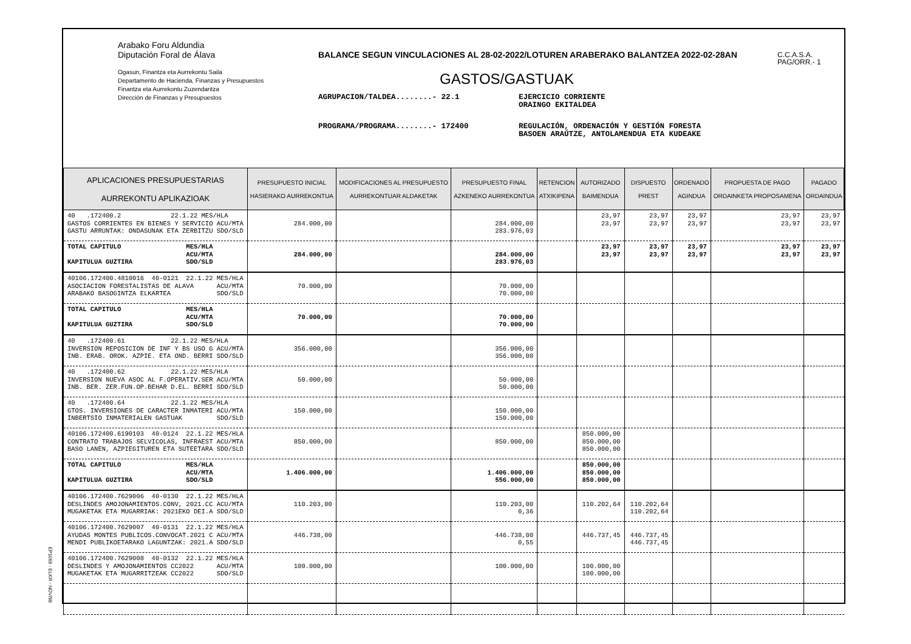Arabako Foru Aldundia
Diputación Foral de Álava
Ogasun, Finantza eta Aurrekontu Saila
Departamento de Hacienda, Finanzas y Presupuestos
Finantza eta Aurrekontu Zuzendaritza
Dirección de Finanzas y Presupuestos
BALANCE SEGUN VINCULACIONES AL 28-02-2022/LOTUREN ARABERAKO BALANTZEA 2022-02-28AN
GASTOS/GASTUAK
AGRUPACION/TALDEA........- 22.1 EJERCICIO CORRIENTE
ORAINGO EKITALDEA
PROGRAMA/PROGRAMA........- 172400 REGULACIÓN, ORDENACIÓN Y GESTIÓN FORESTA
BASOEN ARAÚTZE, ANTOLAMENDUA ETA KUDEAKE
C.C.A.S.A.
PAG/ORR.- 1
| APLICACIONES PRESUPUESTARIAS AURREKONTU APLIKAZIOAK | PRESUPUESTO INICIAL HASIERAKO AURREKONTUA | MODIFICACIONES AL PRESUPUESTO AURREKONTUAR ALDAKETAK | PRESUPUESTO FINAL AZKENEKO AURREKONTUA | RETENCION ATXIKIPENA | AUTORIZADO BAIMENDUA | DISPUESTO PREST | ORDENADO AGINDUA | PROPUESTA DE PAGO ORDAINKETA PROPOSAMENA | PAGADO ORDAINDUA |
| --- | --- | --- | --- | --- | --- | --- | --- | --- | --- |
| 40 .172400.2 22.1.22 MES/HLA GASTOS CORRIENTES EN BIENES Y SERVICIO ACU/MTA GASTU ARRUNTAK: ONDASUNAK ETA ZERBITZU SDO/SLD | 284.000,00 | | 284.000,00 283.976,03 | | 23,97 23,97 | 23,97 23,97 | 23,97 23,97 | 23,97 23,97 | 23,97 23,97 |
| TOTAL CAPITULO MES/HLA ACU/MTA KAPITULUA GUZTIRA SDO/SLD | 284.000,00 | | 284.000,00 283.976,03 | | 23,97 23,97 | 23,97 23,97 | 23,97 23,97 | 23,97 23,97 | 23,97 23,97 |
| 40106.172400.4810016 40-0121 22.1.22 MES/HLA ASOCIACION FORESTALISTAS DE ALAVA ACU/MTA ARABAKO BASOGINTZA ELKARTEA SDO/SLD | 70.000,00 | | 70.000,00 70.000,00 | | | | | | |
| TOTAL CAPITULO MES/HLA ACU/MTA KAPITULUA GUZTIRA SDO/SLD | 70.000,00 | | 70.000,00 70.000,00 | | | | | | |
| 40 .172400.61 22.1.22 MES/HLA INVERSION REPOSICION DE INF Y BS USO G ACU/MTA INB. ERAB. OROK. AZPIE. ETA OND. BERRI SDO/SLD | 356.000,00 | | 356.000,00 356.000,00 | | | | | | |
| 40 .172400.62 22.1.22 MES/HLA INVERSION NUEVA ASOC AL F.OPERATIV.SER ACU/MTA INB. BER. ZER.FUN.OP.BEHAR D.EL. BERRI SDO/SLD | 50.000,00 | | 50.000,00 50.000,00 | | | | | | |
| 40 .172400.64 22.1.22 MES/HLA GTOS. INVERSIONES DE CARACTER INMATERI ACU/MTA INBERTSIO INMATERIALEN GASTUAK SDO/SLD | 150.000,00 | | 150.000,00 150.000,00 | | | | | | |
| 40106.172400.6190103 40-0124 22.1.22 MES/HLA CONTRATO TRABAJOS SELVICOLAS, INFRAEST ACU/MTA BASO LANEN, AZPIEGITUREN ETA SUTEETARA SDO/SLD | 850.000,00 | | 850.000,00 | | 850.000,00 850.000,00 850.000,00 | | | | |
| TOTAL CAPITULO MES/HLA ACU/MTA KAPITULUA GUZTIRA SDO/SLD | 1.406.000,00 | | 1.406.000,00 556.000,00 | | 850.000,00 850.000,00 850.000,00 | | | | |
| 40106.172400.7629006 40-0130 22.1.22 MES/HLA DESLINDES AMOJONAMIENTOS.CONV, 2021.CC ACU/MTA MUGAKETAK ETA MUGARRIAK: 2021EKO DEI.A SDO/SLD | 110.203,00 | | 110.203,00 0,36 | | 110.202,64 | 110.202,64 110.202,64 | | | |
| 40106.172400.7629007 40-0131 22.1.22 MES/HLA AYUDAS MONTES PUBLICOS.CONVOCAT.2021 C ACU/MTA MENDI PUBLIKOETARAKO LAGUNTZAK: 2021.A SDO/SLD | 446.738,00 | | 446.738,00 0,55 | | 446.737,45 | 446.737,45 446.737,45 | | | |
| 40106.172400.7629008 40-0132 22.1.22 MES/HLA DESLINDES Y AMOJONAMIENTOS CC2022 ACU/MTA MUGAKETAK ETA MUGARRITZEAK CC2022 SDO/SLD | 100.000,00 | | 100.000,00 | | 100.000,00 100.000,00 | | | | |
EP1069 - ELKR - NOV/98